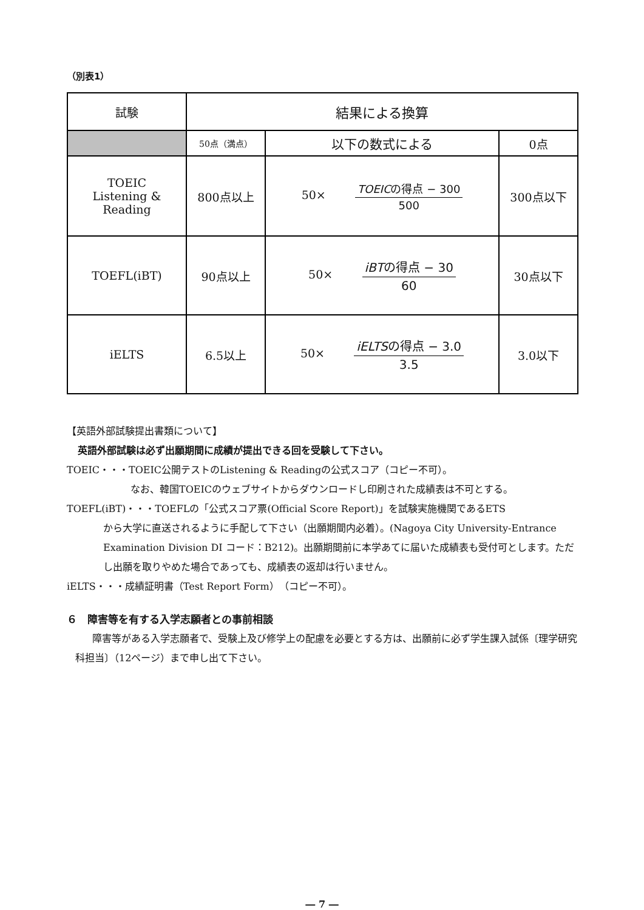（別表1）
| 試験 | 結果による換算 | | |
| | 50点（満点） | 以下の数式による | 0点 |
| TOEIC Listening & Reading | 800点以上 | 50× TOEIC の得点 − 300 500 | 300点以下 |
| TOEFL(iBT) | 90点以上 | 50× iBT の得点 − 30 60 | 30点以下 |
| iELTS | 6.5以上 | 50× iELTS の得点 − 3.0 3.5 | 3.0以下 |
【英語外部試験提出書類について】
英語外部試験は必ず出願期間に成績が提出できる回を受験して下さい。
TOEIC・・・TOEIC公開テストのListening & Readingの公式スコア（コピー不可）。
なお、韓国TOEICのウェブサイトからダウンロードし印刷された成績表は不可とする。
TOEFL(iBT)・・・TOEFLの「公式スコア票(Official Score Report)」を試験実施機関であるETS
から大学に直送されるように手配して下さい（出願期間内必着）。(Nagoya City University-Entrance Examination Division DI コード：B212)。出願期間前に本学あてに届いた成績表も受付可とします。ただし出願を取りやめた場合であっても、成績表の返却は行いません。
iELTS・・・成績証明書（Test Report Form）（コピー不可）。
６　障害等を有する入学志願者との事前相談
障害等がある入学志願者で、受験上及び修学上の配慮を必要とする方は、出願前に必ず学生課入試係〔理学研究科担当〕（12ページ）まで申し出て下さい。
― 7 ―